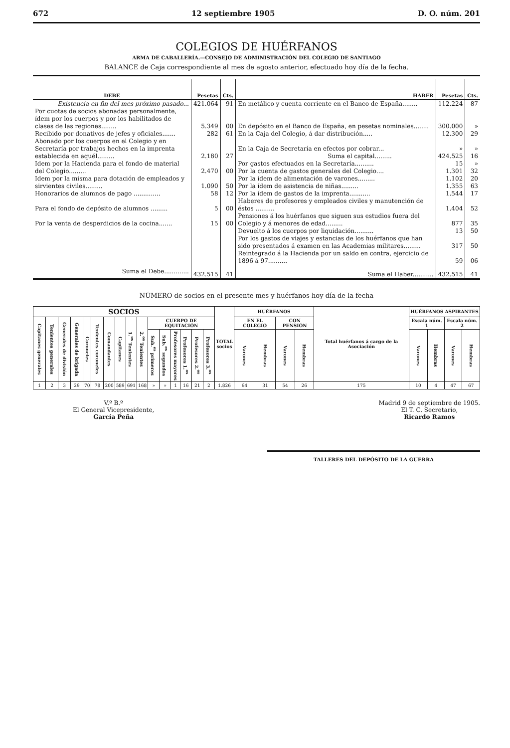672 12 septiembre 1905 D. O. núm. 201
COLEGIOS DE HUÉRFANOS
ARMA DE CABALLERÍA.—CONSEJO DE ADMINISTRACIÓN DEL COLEGIO DE SANTIAGO
BALANCE de Caja correspondiente al mes de agosto anterior, efectuado hoy día de la fecha.
| DEBE | Pesetas | Cts. | HABER | Pesetas | Cts. |
| --- | --- | --- | --- | --- | --- |
| Existencia en fin del mes próximo pasado... | 421.064 | 91 | En metálico y cuenta corriente en el Banco de España........ | 112.224 | 87 |
| Por cuotas de socios abonadas personalmente, ídem por los cuerpos y por los habilitados de clases de las regiones........ | 5.349 | 00 | En depósito en el Banco de España, en pesetas nominales........ | 300.000 | » |
| Recibido por donativos de jefes y oficiales....... | 282 | 61 | En la Caja del Colegio, á dar distribución..... | 12.300 | 29 |
| Abonado por los cuerpos en el Colegio y en Secretaría por trabajos hechos en la imprenta establecida en aquél......... | 2.180 | 27 | En la Caja de Secretaría en efectos por cobrar... Suma el capital......... | » 424.525 | » 16 |
| Idem por la Hacienda para el fondo de material del Colegio......... | 2.470 | 00 | Por gastos efectuados en la Secretaría.......... Por la cuenta de gastos generales del Colegio.... | 15 1.301 | » 32 |
| Idem por la misma para dotación de empleados y sirvientes civiles......... | 1.090 | 50 | Por la ídem de alimentación de varones......... Por la ídem de asistencia de niñas......... | 1.102 1.355 | 20 63 |
| Honorarios de alumnos de pago .............. | 58 | 12 | Por la ídem de gastos de la imprenta........... | 1.544 | 17 |
| Para el fondo de depósito de alumnos ......... | 5 | 00 | Haberes de profesores y empleados civiles y manutención de éstos .......... | 1.404 | 52 |
| Por la venta de desperdicios de la cocina....... | 15 | 00 | Pensiones á los huérfanos que siguen sus estudios fuera del Colegio y á menores de edad......... | 877 | 35 |
| | | | Devuelto á los cuerpos por liquidación.......... | 13 | 50 |
| | | | Por los gastos de viajes y estancias de los huérfanos que han sido presentados á examen en las Academias militares......... | 317 | 50 |
| | | | Reintegrado á la Hacienda por un saldo en contra, ejercicio de 1896 á 97.......... | 59 | 06 |
| Suma el Debe............. | 432.515 | 41 | Suma el Haber........... | 432.515 | 41 |
NÚMERO de socios en el presente mes y huérfanos hoy día de la fecha
| SOCIOS | | | | | | | | | | | | | | | | TOTAL socios | HUÉRFANOS | | | | Total huérfanos á cargo de la Asociación | HUÉRFANOS ASPIRANTES | | | |
| --- | --- | --- | --- | --- | --- | --- | --- | --- | --- | --- | --- | --- | --- | --- | --- | --- | --- | --- | --- | --- | --- | --- | --- | --- | --- |
| Capitanes generales | Tenientes generales | Generales de división | Generales de brigada | Coroneles | Tenientes coroneles | Comandantes | Capitanes | 1.<sup>os</sup> Tenientes | 2.<sup>os</sup> Tenientes | CUERPO DE EQUITACIÓN | | | | | | | EN EL COLEGIO | | CON PENSIÓN | | | Escala núm. 1 | | Escala núm. 2 | |
| | | | | | | | | | | Sub.<sup>es</sup> primeros | Sub.<sup>es</sup> segundos | Profesores mayores | Profesores 1.<sup>os</sup> | Profesores 2.<sup>os</sup> | Profesores 3.<sup>os</sup> | | Varones | Hembras | Varones | Hembras | | Varones | Hembras | Varones | Hembras |
| 1 | 2 | 3 | 29 | 70 | 78 | 200 | 589 | 691 | 168 | » | » | 1 | 16 | 21 | 2 | 1.826 | 64 | 31 | 54 | 26 | 175 | 10 | 4 | 47 | 67 |
V.º B.º
El General Vicepresidente,
García Peña
Madrid 9 de septiembre de 1905.
El T. C. Secretario,
Ricardo Ramos
TALLERES DEL DEPÓSITO DE LA GUERRA